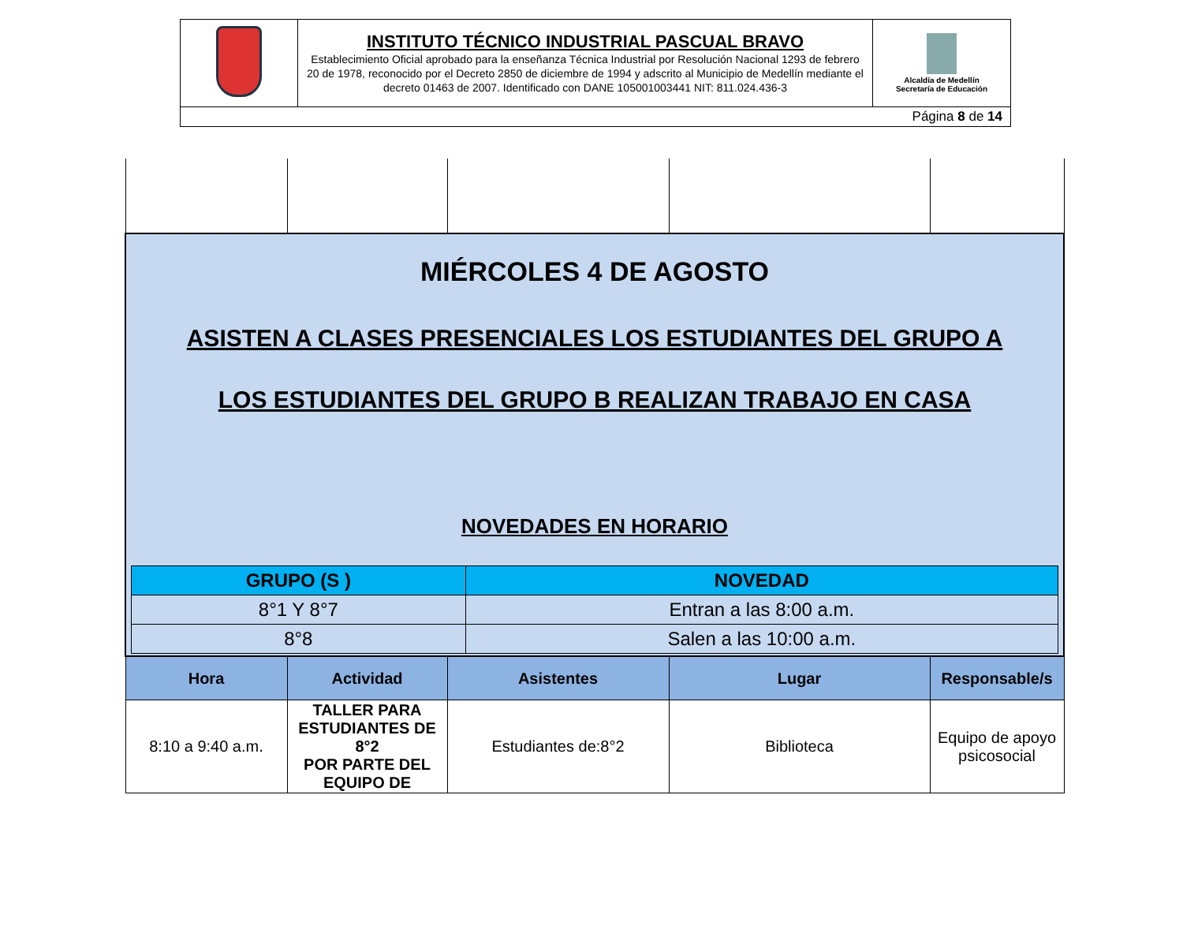| | INSTITUTO TÉCNICO INDUSTRIAL PASCUAL BRAVO Establecimiento Oficial aprobado para la enseñanza Técnica Industrial por Resolución Nacional 1293 de febrero 20 de 1978, reconocido por el Decreto 2850 de diciembre de 1994 y adscrito al Municipio de Medellín mediante el decreto 01463 de 2007. Identificado con DANE 105001003441 NIT: 811.024.436-3 | Alcaldía de Medellín Secretaría de Educación |
| Página 8 de 14 | | |
| MIÉRCOLES 4 DE AGOSTO ASISTEN A CLASES PRESENCIALES LOS ESTUDIANTES DEL GRUPO A LOS ESTUDIANTES DEL GRUPO B REALIZAN TRABAJO EN CASA NOVEDADES EN HORARIO / GRUPO (S ) / NOVEDAD / / --- / --- / / 8°1 Y 8°7 / Entran a las 8:00 a.m. / / 8°8 / Salen a las 10:00 a.m. / | | | | |
| Hora | Actividad | Asistentes | Lugar | Responsable/s |
| 8:10 a 9:40 a.m. | TALLER PARA ESTUDIANTES DE 8°2 POR PARTE DEL EQUIPO DE | Estudiantes de:8°2 | Biblioteca | Equipo de apoyo psicosocial |